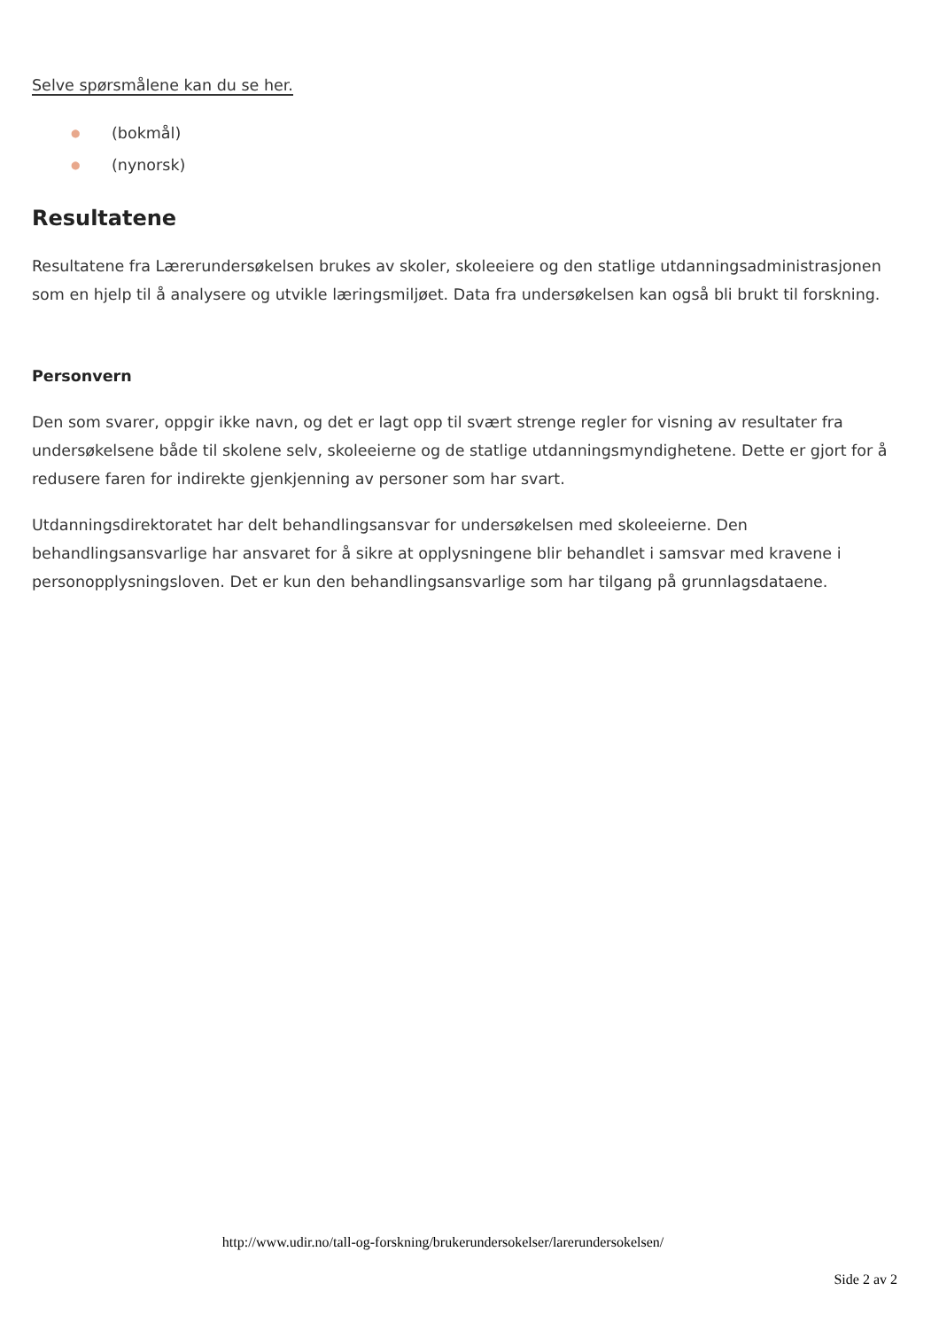Selve spørsmålene kan du se her.
● (bokmål)
● (nynorsk)
Resultatene
Resultatene fra Lærerundersøkelsen brukes av skoler, skoleeiere og den statlige utdanningsadministrasjonen som en hjelp til å analysere og utvikle læringsmiljøet. Data fra undersøkelsen kan også bli brukt til forskning.
Personvern
Den som svarer, oppgir ikke navn, og det er lagt opp til svært strenge regler for visning av resultater fra undersøkelsene både til skolene selv, skoleeierne og de statlige utdanningsmyndighetene. Dette er gjort for å redusere faren for indirekte gjenkjenning av personer som har svart.
Utdanningsdirektoratet har delt behandlingsansvar for undersøkelsen med skoleeierne. Den behandlingsansvarlige har ansvaret for å sikre at opplysningene blir behandlet i samsvar med kravene i personopplysningsloven. Det er kun den behandlingsansvarlige som har tilgang på grunnlagsdataene.
http://www.udir.no/tall-og-forskning/brukerundersokelser/larerundersokelsen/
Side 2 av 2